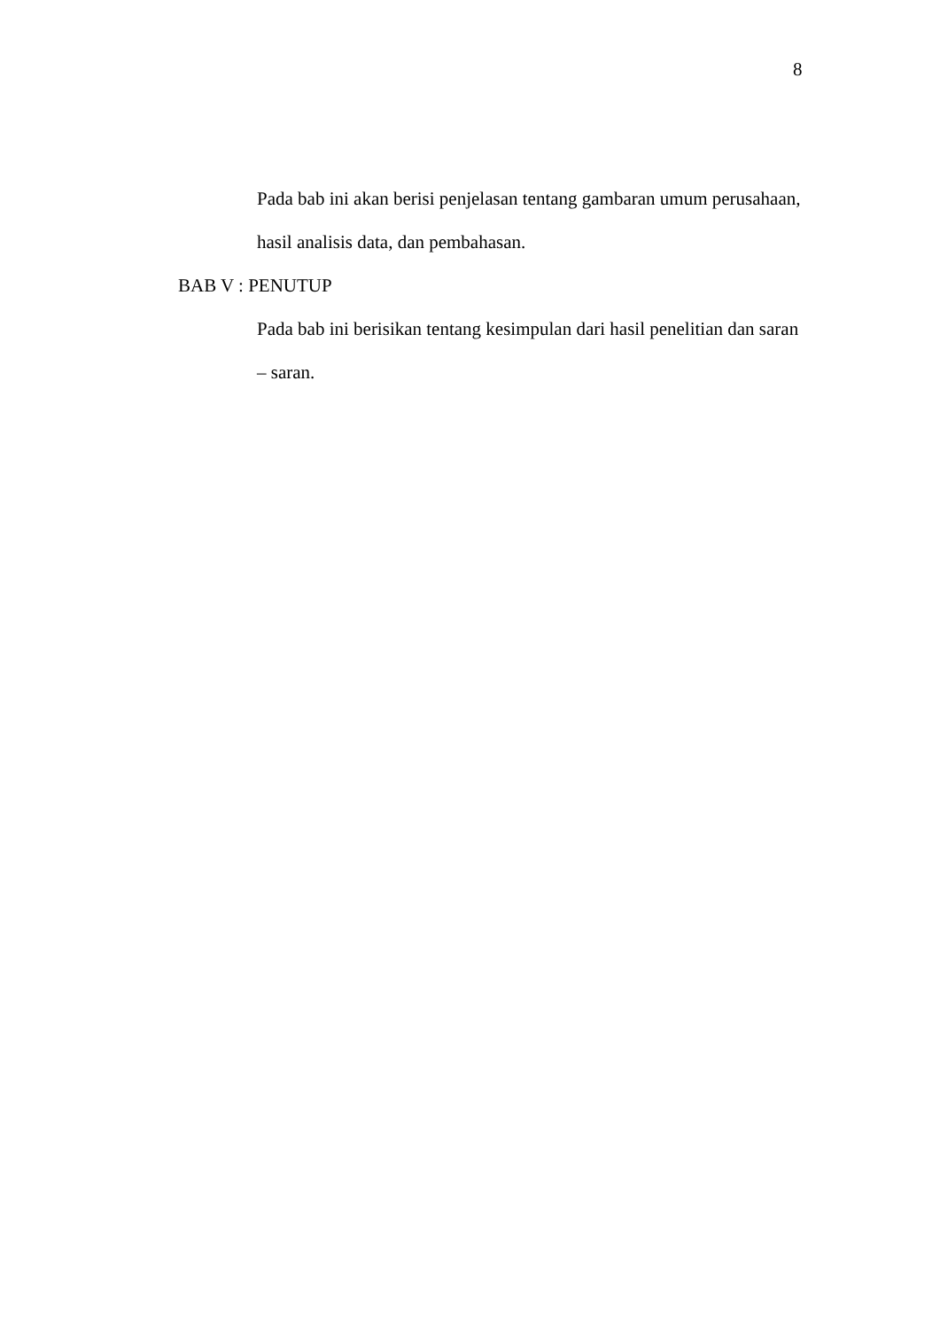8
Pada bab ini akan berisi penjelasan tentang gambaran umum perusahaan,
hasil analisis data, dan pembahasan.
BAB V : PENUTUP
Pada bab ini berisikan tentang kesimpulan dari hasil penelitian dan saran
– saran.